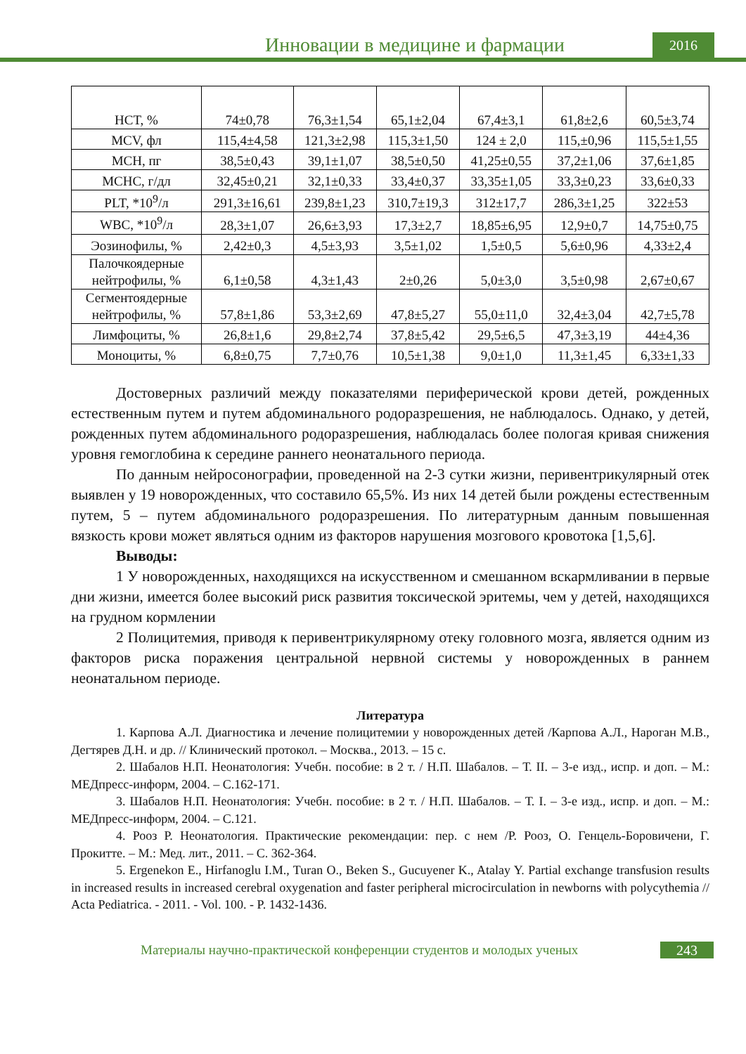Инновации в медицине и фармации
2016
| HCT, % | 74±0,78 | 76,3±1,54 | 65,1±2,04 | 67,4±3,1 | 61,8±2,6 | 60,5±3,74 |
| MCV, фл | 115,4±4,58 | 121,3±2,98 | 115,3±1,50 | 124 ± 2,0 | 115,±0,96 | 115,5±1,55 |
| MCH, пг | 38,5±0,43 | 39,1±1,07 | 38,5±0,50 | 41,25±0,55 | 37,2±1,06 | 37,6±1,85 |
| MCHC, г/дл | 32,45±0,21 | 32,1±0,33 | 33,4±0,37 | 33,35±1,05 | 33,3±0,23 | 33,6±0,33 |
| PLT, *10<sup>9</sup>/л | 291,3±16,61 | 239,8±1,23 | 310,7±19,3 | 312±17,7 | 286,3±1,25 | 322±53 |
| WBC, *10<sup>9</sup>/л | 28,3±1,07 | 26,6±3,93 | 17,3±2,7 | 18,85±6,95 | 12,9±0,7 | 14,75±0,75 |
| Эозинофилы, % | 2,42±0,3 | 4,5±3,93 | 3,5±1,02 | 1,5±0,5 | 5,6±0,96 | 4,33±2,4 |
| Палочкоядерные нейтрофилы, % | 6,1±0,58 | 4,3±1,43 | 2±0,26 | 5,0±3,0 | 3,5±0,98 | 2,67±0,67 |
| Сегментоядерные нейтрофилы, % | 57,8±1,86 | 53,3±2,69 | 47,8±5,27 | 55,0±11,0 | 32,4±3,04 | 42,7±5,78 |
| Лимфоциты, % | 26,8±1,6 | 29,8±2,74 | 37,8±5,42 | 29,5±6,5 | 47,3±3,19 | 44±4,36 |
| Моноциты, % | 6,8±0,75 | 7,7±0,76 | 10,5±1,38 | 9,0±1,0 | 11,3±1,45 | 6,33±1,33 |
Достоверных различий между показателями периферической крови детей, рожденных естественным путем и путем абдоминального родоразрешения, не наблюдалось. Однако, у детей, рожденных путем абдоминального родоразрешения, наблюдалась более пологая кривая снижения уровня гемоглобина к середине раннего неонатального периода.
По данным нейросонографии, проведенной на 2-3 сутки жизни, перивентрикулярный отек выявлен у 19 новорожденных, что составило 65,5%. Из них 14 детей были рождены естественным путем, 5 – путем абдоминального родоразрешения. По литературным данным повышенная вязкость крови может являться одним из факторов нарушения мозгового кровотока [1,5,6].
Выводы:
1 У новорожденных, находящихся на искусственном и смешанном вскармливании в первые дни жизни, имеется более высокий риск развития токсической эритемы, чем у детей, находящихся на грудном кормлении
2 Полицитемия, приводя к перивентрикулярному отеку головного мозга, является одним из факторов риска поражения центральной нервной системы у новорожденных в раннем неонатальном периоде.
Литература
1. Карпова А.Л. Диагностика и лечение полицитемии у новорожденных детей /Карпова А.Л., Нароган М.В., Дегтярев Д.Н. и др. // Клинический протокол. – Москва., 2013. – 15 с.
2. Шабалов Н.П. Неонатология: Учебн. пособие: в 2 т. / Н.П. Шабалов. – Т. II. – 3-е изд., испр. и доп. – М.: МЕДпресс-информ, 2004. – С.162-171.
3. Шабалов Н.П. Неонатология: Учебн. пособие: в 2 т. / Н.П. Шабалов. – Т. I. – 3-е изд., испр. и доп. – М.: МЕДпресс-информ, 2004. – С.121.
4. Рооз Р. Неонатология. Практические рекомендации: пер. с нем /Р. Рооз, О. Генцель-Боровичени, Г. Прокитте. – М.: Мед. лит., 2011. – С. 362-364.
5. Ergenekon E., Hirfanoglu I.M., Turan O., Beken S., Gucuyener K., Atalay Y. Partial exchange transfusion results in increased results in increased cerebral oxygenation and faster peripheral microcirculation in newborns with polycythemia // Acta Pediatrica. - 2011. - Vol. 100. - P. 1432-1436.
Материалы научно-практической конференции студентов и молодых ученых
243